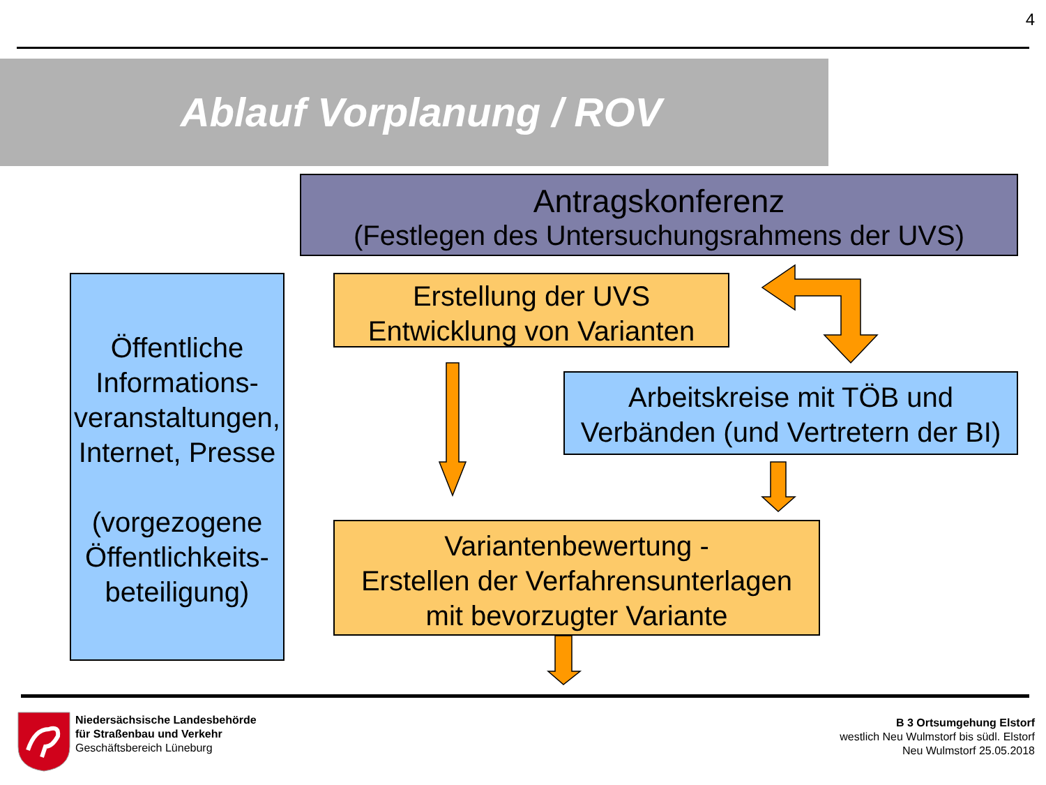4
Ablauf Vorplanung / ROV
Antragskonferenz
(Festlegen des Untersuchungsrahmens der UVS)
Erstellung der UVS
Entwicklung von Varianten
Öffentliche Informations-veranstaltungen, Internet, Presse
(vorgezogene Öffentlichkeits-beteiligung)
Arbeitskreise mit TÖB und Verbänden (und Vertretern der BI)
Variantenbewertung -
Erstellen der Verfahrensunterlagen
mit bevorzugter Variante
Niedersächsische Landesbehörde
für Straßenbau und Verkehr
Geschäftsbereich Lüneburg
B 3 Ortsumgehung Elstorf
westlich Neu Wulmstorf bis südl. Elstorf
Neu Wulmstorf 25.05.2018